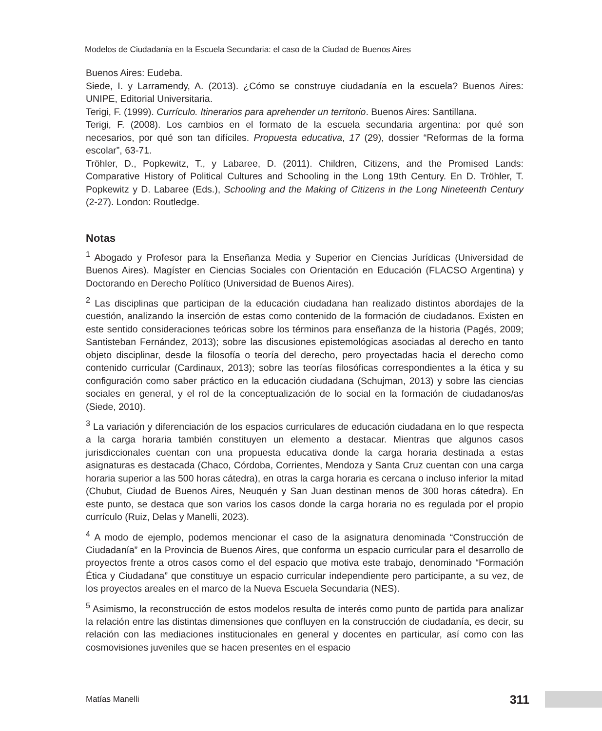Modelos de Ciudadanía en la Escuela Secundaria: el caso de la Ciudad de Buenos Aires
Buenos Aires: Eudeba.
Siede, I. y Larramendy, A. (2013). ¿Cómo se construye ciudadanía en la escuela? Buenos Aires: UNIPE, Editorial Universitaria.
Terigi, F. (1999). Currículo. Itinerarios para aprehender un territorio. Buenos Aires: Santillana.
Terigi, F. (2008). Los cambios en el formato de la escuela secundaria argentina: por qué son necesarios, por qué son tan difíciles. Propuesta educativa, 17 (29), dossier “Reformas de la forma escolar”, 63-71.
Tröhler, D., Popkewitz, T., y Labaree, D. (2011). Children, Citizens, and the Promised Lands: Comparative History of Political Cultures and Schooling in the Long 19th Century. En D. Tröhler, T. Popkewitz y D. Labaree (Eds.), Schooling and the Making of Citizens in the Long Nineteenth Century (2-27). London: Routledge.
Notas
<sup>1</sup> Abogado y Profesor para la Enseñanza Media y Superior en Ciencias Jurídicas (Universidad de Buenos Aires). Magíster en Ciencias Sociales con Orientación en Educación (FLACSO Argentina) y Doctorando en Derecho Político (Universidad de Buenos Aires).
<sup>2</sup> Las disciplinas que participan de la educación ciudadana han realizado distintos abordajes de la cuestión, analizando la inserción de estas como contenido de la formación de ciudadanos. Existen en este sentido consideraciones teóricas sobre los términos para enseñanza de la historia (Pagés, 2009; Santisteban Fernández, 2013); sobre las discusiones epistemológicas asociadas al derecho en tanto objeto disciplinar, desde la filosofía o teoría del derecho, pero proyectadas hacia el derecho como contenido curricular (Cardinaux, 2013); sobre las teorías filosóficas correspondientes a la ética y su configuración como saber práctico en la educación ciudadana (Schujman, 2013) y sobre las ciencias sociales en general, y el rol de la conceptualización de lo social en la formación de ciudadanos/as (Siede, 2010).
<sup>3</sup> La variación y diferenciación de los espacios curriculares de educación ciudadana en lo que respecta a la carga horaria también constituyen un elemento a destacar. Mientras que algunos casos jurisdiccionales cuentan con una propuesta educativa donde la carga horaria destinada a estas asignaturas es destacada (Chaco, Córdoba, Corrientes, Mendoza y Santa Cruz cuentan con una carga horaria superior a las 500 horas cátedra), en otras la carga horaria es cercana o incluso inferior la mitad (Chubut, Ciudad de Buenos Aires, Neuquén y San Juan destinan menos de 300 horas cátedra). En este punto, se destaca que son varios los casos donde la carga horaria no es regulada por el propio currículo (Ruiz, Delas y Manelli, 2023).
<sup>4</sup> A modo de ejemplo, podemos mencionar el caso de la asignatura denominada “Construcción de Ciudadanía” en la Provincia de Buenos Aires, que conforma un espacio curricular para el desarrollo de proyectos frente a otros casos como el del espacio que motiva este trabajo, denominado “Formación Ética y Ciudadana” que constituye un espacio curricular independiente pero participante, a su vez, de los proyectos areales en el marco de la Nueva Escuela Secundaria (NES).
<sup>5</sup> Asimismo, la reconstrucción de estos modelos resulta de interés como punto de partida para analizar la relación entre las distintas dimensiones que confluyen en la construcción de ciudadanía, es decir, su relación con las mediaciones institucionales en general y docentes en particular, así como con las cosmovisiones juveniles que se hacen presentes en el espacio
Matías Manelli 311